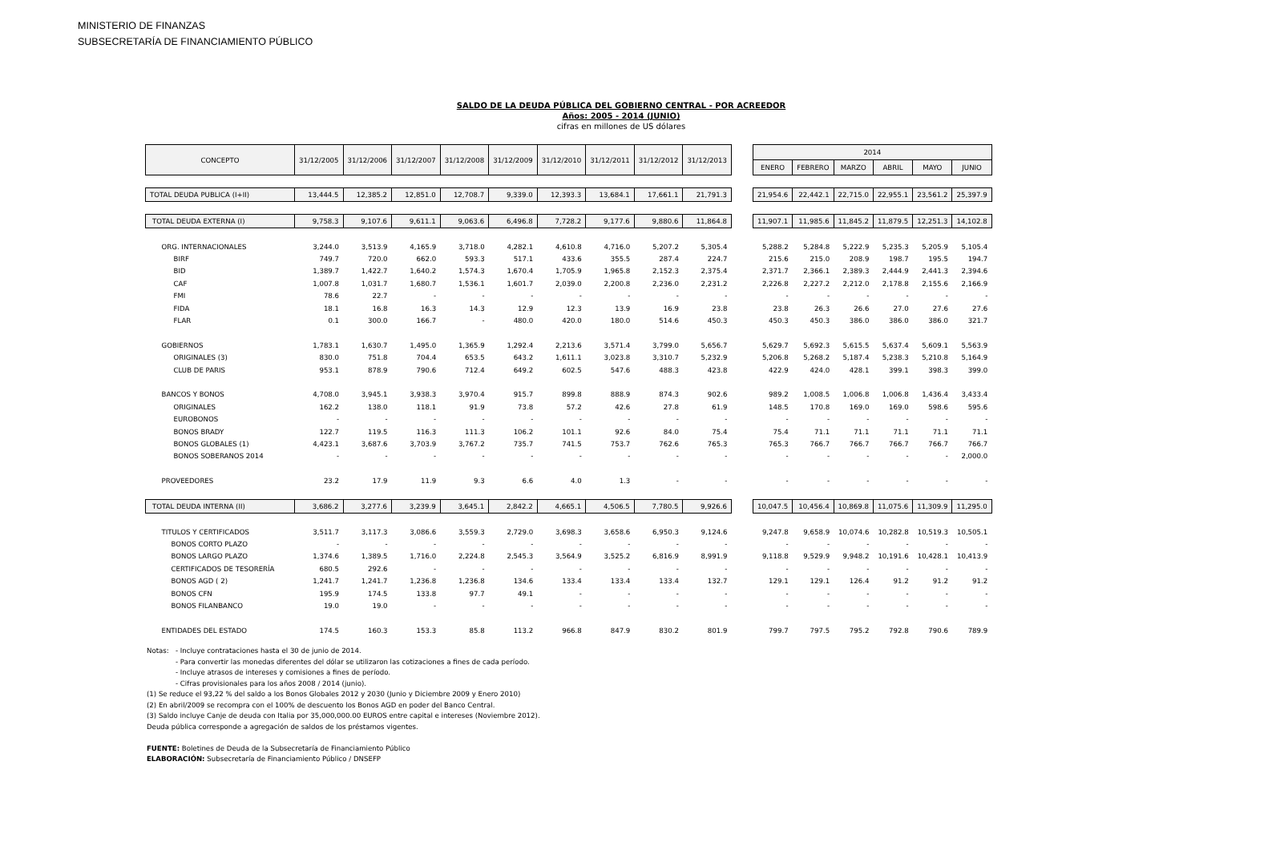MINISTERIO DE FINANZAS
SUBSECRETARÍA DE FINANCIAMIENTO PÚBLICO
SALDO DE LA DEUDA PÚBLICA DEL GOBIERNO CENTRAL - POR ACREEDOR
Años: 2005 - 2014 (JUNIO)
cifras en millones de US dólares
| CONCEPTO | 31/12/2005 | 31/12/2006 | 31/12/2007 | 31/12/2008 | 31/12/2009 | 31/12/2010 | 31/12/2011 | 31/12/2012 | 31/12/2013 | | 2014 | | | | | |
| --- | --- | --- | --- | --- | --- | --- | --- | --- | --- | --- | --- | --- | --- | --- | --- | --- |
| | | | | | | | | | | | ENERO | FEBRERO | MARZO | ABRIL | MAYO | JUNIO |
| TOTAL DEUDA PUBLICA (I+II) | 13,444.5 | 12,385.2 | 12,851.0 | 12,708.7 | 9,339.0 | 12,393.3 | 13,684.1 | 17,661.1 | 21,791.3 | | 21,954.6 | 22,442.1 | 22,715.0 | 22,955.1 | 23,561.2 | 25,397.9 |
| TOTAL DEUDA EXTERNA (I) | 9,758.3 | 9,107.6 | 9,611.1 | 9,063.6 | 6,496.8 | 7,728.2 | 9,177.6 | 9,880.6 | 11,864.8 | | 11,907.1 | 11,985.6 | 11,845.2 | 11,879.5 | 12,251.3 | 14,102.8 |
| ORG. INTERNACIONALES | 3,244.0 | 3,513.9 | 4,165.9 | 3,718.0 | 4,282.1 | 4,610.8 | 4,716.0 | 5,207.2 | 5,305.4 | | 5,288.2 | 5,284.8 | 5,222.9 | 5,235.3 | 5,205.9 | 5,105.4 |
| BIRF | 749.7 | 720.0 | 662.0 | 593.3 | 517.1 | 433.6 | 355.5 | 287.4 | 224.7 | | 215.6 | 215.0 | 208.9 | 198.7 | 195.5 | 194.7 |
| BID | 1,389.7 | 1,422.7 | 1,640.2 | 1,574.3 | 1,670.4 | 1,705.9 | 1,965.8 | 2,152.3 | 2,375.4 | | 2,371.7 | 2,366.1 | 2,389.3 | 2,444.9 | 2,441.3 | 2,394.6 |
| CAF | 1,007.8 | 1,031.7 | 1,680.7 | 1,536.1 | 1,601.7 | 2,039.0 | 2,200.8 | 2,236.0 | 2,231.2 | | 2,226.8 | 2,227.2 | 2,212.0 | 2,178.8 | 2,155.6 | 2,166.9 |
| FMI | 78.6 | 22.7 | - | - | - | - | - | - | - | | - | - | - | - | - | - |
| FIDA | 18.1 | 16.8 | 16.3 | 14.3 | 12.9 | 12.3 | 13.9 | 16.9 | 23.8 | | 23.8 | 26.3 | 26.6 | 27.0 | 27.6 | 27.6 |
| FLAR | 0.1 | 300.0 | 166.7 | - | 480.0 | 420.0 | 180.0 | 514.6 | 450.3 | | 450.3 | 450.3 | 386.0 | 386.0 | 386.0 | 321.7 |
| GOBIERNOS | 1,783.1 | 1,630.7 | 1,495.0 | 1,365.9 | 1,292.4 | 2,213.6 | 3,571.4 | 3,799.0 | 5,656.7 | | 5,629.7 | 5,692.3 | 5,615.5 | 5,637.4 | 5,609.1 | 5,563.9 |
| ORIGINALES (3) | 830.0 | 751.8 | 704.4 | 653.5 | 643.2 | 1,611.1 | 3,023.8 | 3,310.7 | 5,232.9 | | 5,206.8 | 5,268.2 | 5,187.4 | 5,238.3 | 5,210.8 | 5,164.9 |
| CLUB DE PARIS | 953.1 | 878.9 | 790.6 | 712.4 | 649.2 | 602.5 | 547.6 | 488.3 | 423.8 | | 422.9 | 424.0 | 428.1 | 399.1 | 398.3 | 399.0 |
| BANCOS Y BONOS | 4,708.0 | 3,945.1 | 3,938.3 | 3,970.4 | 915.7 | 899.8 | 888.9 | 874.3 | 902.6 | | 989.2 | 1,008.5 | 1,006.8 | 1,006.8 | 1,436.4 | 3,433.4 |
| ORIGINALES | 162.2 | 138.0 | 118.1 | 91.9 | 73.8 | 57.2 | 42.6 | 27.8 | 61.9 | | 148.5 | 170.8 | 169.0 | 169.0 | 598.6 | 595.6 |
| EUROBONOS | - | - | - | - | - | - | - | - | - | | - | - | - | - | - | - |
| BONOS BRADY | 122.7 | 119.5 | 116.3 | 111.3 | 106.2 | 101.1 | 92.6 | 84.0 | 75.4 | | 75.4 | 71.1 | 71.1 | 71.1 | 71.1 | 71.1 |
| BONOS GLOBALES (1) | 4,423.1 | 3,687.6 | 3,703.9 | 3,767.2 | 735.7 | 741.5 | 753.7 | 762.6 | 765.3 | | 765.3 | 766.7 | 766.7 | 766.7 | 766.7 | 766.7 |
| BONOS SOBERANOS 2014 | - | - | - | - | - | - | - | - | - | | - | - | - | - | - | 2,000.0 |
| PROVEEDORES | 23.2 | 17.9 | 11.9 | 9.3 | 6.6 | 4.0 | 1.3 | - | - | | - | - | - | - | - | - |
| TOTAL DEUDA INTERNA (II) | 3,686.2 | 3,277.6 | 3,239.9 | 3,645.1 | 2,842.2 | 4,665.1 | 4,506.5 | 7,780.5 | 9,926.6 | | 10,047.5 | 10,456.4 | 10,869.8 | 11,075.6 | 11,309.9 | 11,295.0 |
| TITULOS Y CERTIFICADOS | 3,511.7 | 3,117.3 | 3,086.6 | 3,559.3 | 2,729.0 | 3,698.3 | 3,658.6 | 6,950.3 | 9,124.6 | | 9,247.8 | 9,658.9 | 10,074.6 | 10,282.8 | 10,519.3 | 10,505.1 |
| BONOS CORTO PLAZO | - | - | - | - | - | - | - | - | - | | - | - | - | - | - | - |
| BONOS LARGO PLAZO | 1,374.6 | 1,389.5 | 1,716.0 | 2,224.8 | 2,545.3 | 3,564.9 | 3,525.2 | 6,816.9 | 8,991.9 | | 9,118.8 | 9,529.9 | 9,948.2 | 10,191.6 | 10,428.1 | 10,413.9 |
| CERTIFICADOS DE TESORERÍA | 680.5 | 292.6 | - | - | - | - | - | - | - | | - | - | - | - | - | - |
| BONOS AGD ( 2) | 1,241.7 | 1,241.7 | 1,236.8 | 1,236.8 | 134.6 | 133.4 | 133.4 | 133.4 | 132.7 | | 129.1 | 129.1 | 126.4 | 91.2 | 91.2 | 91.2 |
| BONOS CFN | 195.9 | 174.5 | 133.8 | 97.7 | 49.1 | - | - | - | - | | - | - | - | - | - | - |
| BONOS FILANBANCO | 19.0 | 19.0 | - | - | - | - | - | - | - | | - | - | - | - | - | - |
| ENTIDADES DEL ESTADO | 174.5 | 160.3 | 153.3 | 85.8 | 113.2 | 966.8 | 847.9 | 830.2 | 801.9 | | 799.7 | 797.5 | 795.2 | 792.8 | 790.6 | 789.9 |
Notas: - Incluye contrataciones hasta el 30 de junio de 2014.
- Para convertir las monedas diferentes del dólar se utilizaron las cotizaciones a fines de cada período.
- Incluye atrasos de intereses y comisiones a fines de período.
- Cifras provisionales para los años 2008 / 2014 (junio).
(1) Se reduce el 93,22 % del saldo a los Bonos Globales 2012 y 2030 (Junio y Diciembre 2009 y Enero 2010)
(2) En abril/2009 se recompra con el 100% de descuento los Bonos AGD en poder del Banco Central.
(3) Saldo incluye Canje de deuda con Italia por 35,000,000.00 EUROS entre capital e intereses (Noviembre 2012).
Deuda pública corresponde a agregación de saldos de los préstamos vigentes.
FUENTE: Boletines de Deuda de la Subsecretaría de Financiamiento Público
ELABORACIÓN: Subsecretaría de Financiamiento Público / DNSEFP